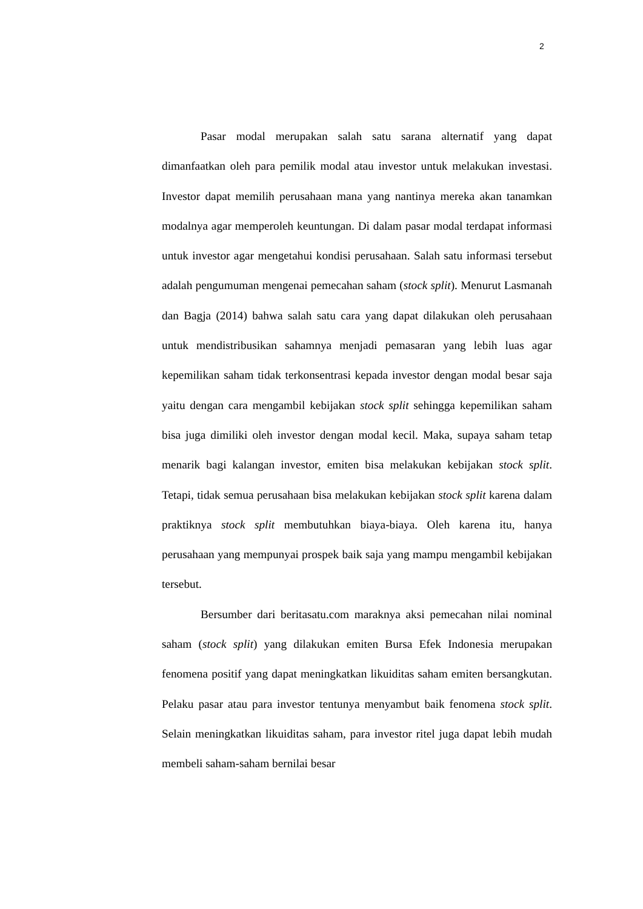2
Pasar modal merupakan salah satu sarana alternatif yang dapat dimanfaatkan oleh para pemilik modal atau investor untuk melakukan investasi. Investor dapat memilih perusahaan mana yang nantinya mereka akan tanamkan modalnya agar memperoleh keuntungan. Di dalam pasar modal terdapat informasi untuk investor agar mengetahui kondisi perusahaan. Salah satu informasi tersebut adalah pengumuman mengenai pemecahan saham (stock split). Menurut Lasmanah dan Bagja (2014) bahwa salah satu cara yang dapat dilakukan oleh perusahaan untuk mendistribusikan sahamnya menjadi pemasaran yang lebih luas agar kepemilikan saham tidak terkonsentrasi kepada investor dengan modal besar saja yaitu dengan cara mengambil kebijakan stock split sehingga kepemilikan saham bisa juga dimiliki oleh investor dengan modal kecil. Maka, supaya saham tetap menarik bagi kalangan investor, emiten bisa melakukan kebijakan stock split. Tetapi, tidak semua perusahaan bisa melakukan kebijakan stock split karena dalam praktiknya stock split membutuhkan biaya-biaya. Oleh karena itu, hanya perusahaan yang mempunyai prospek baik saja yang mampu mengambil kebijakan tersebut.
Bersumber dari beritasatu.com maraknya aksi pemecahan nilai nominal saham (stock split) yang dilakukan emiten Bursa Efek Indonesia merupakan fenomena positif yang dapat meningkatkan likuiditas saham emiten bersangkutan. Pelaku pasar atau para investor tentunya menyambut baik fenomena stock split. Selain meningkatkan likuiditas saham, para investor ritel juga dapat lebih mudah membeli saham-saham bernilai besar